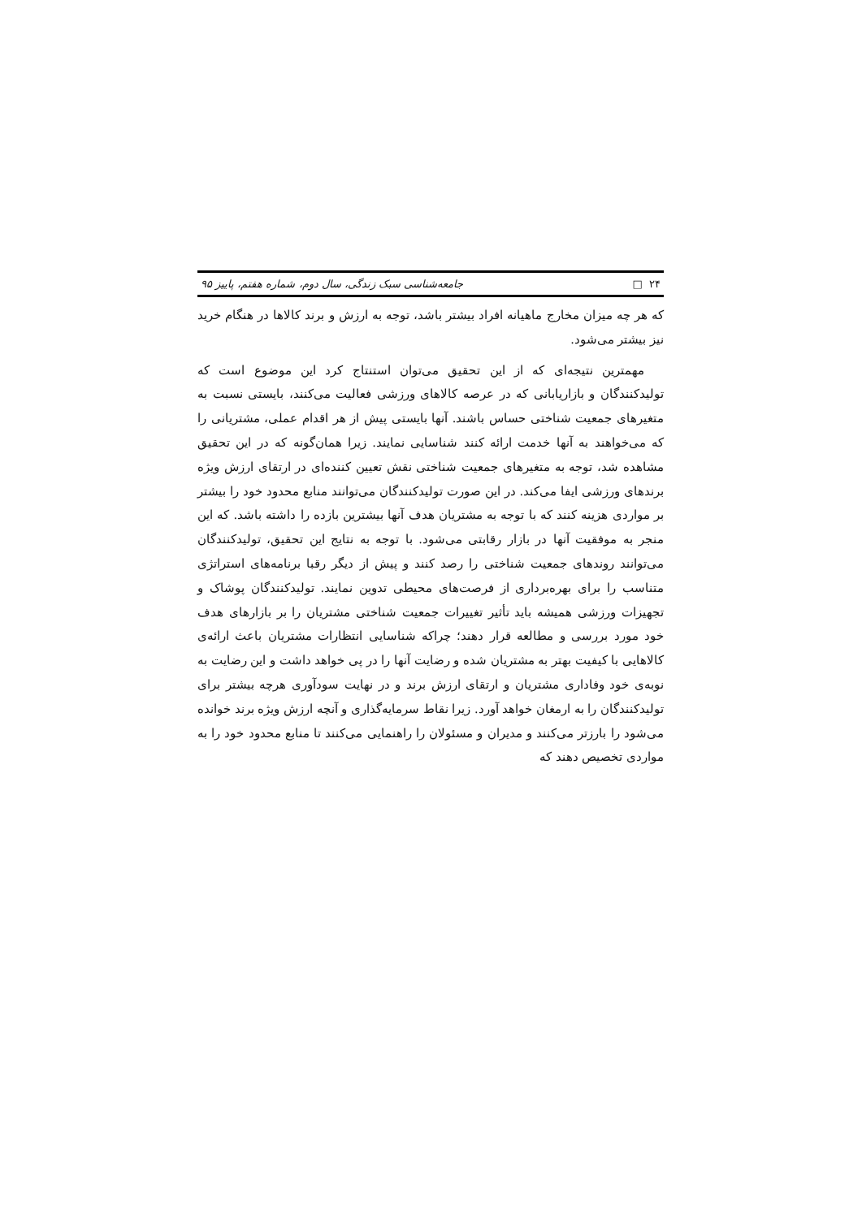۲۴ □ جامعه‌شناسی سبک زندگی، سال دوم، شماره هفتم، پاییز ۹۵
که هر چه میزان مخارج ماهیانه افراد بیشتر باشد، توجه به ارزش و برند کالاها در هنگام خرید نیز بیشتر می‌شود.
مهمترین نتیجه‌ای که از این تحقیق می‌توان استنتاج کرد این موضوع است که تولیدکنندگان و بازاریابانی که در عرصه کالاهای ورزشی فعالیت می‌کنند، بایستی نسبت به متغیرهای جمعیت شناختی حساس باشند. آنها بایستی پیش از هر اقدام عملی، مشتریانی را که می‌خواهند به آنها خدمت ارائه کنند شناسایی نمایند. زیرا همان‌گونه که در این تحقیق مشاهده شد، توجه به متغیرهای جمعیت شناختی نقش تعیین کننده‌ای در ارتقای ارزش ویژه برندهای ورزشی ایفا می‌کند. در این صورت تولیدکنندگان می‌توانند منابع محدود خود را بیشتر بر مواردی هزینه کنند که با توجه به مشتریان هدف آنها بیشترین بازده را داشته باشد. که این منجر به موفقیت آنها در بازار رقابتی می‌شود. با توجه به نتایج این تحقیق، تولیدکنندگان می‌توانند روندهای جمعیت شناختی را رصد کنند و پیش از دیگر رقبا برنامه‌های استراتژی متناسب را برای بهره‌برداری از فرصت‌های محیطی تدوین نمایند. تولیدکنندگان پوشاک و تجهیزات ورزشی همیشه باید تأثیر تغییرات جمعیت شناختی مشتریان را بر بازارهای هدف خود مورد بررسی و مطالعه قرار دهند؛ چراکه شناسایی انتظارات مشتریان باعث ارائه‌ی کالاهایی با کیفیت بهتر به مشتریان شده و رضایت آنها را در پی خواهد داشت و این رضایت به نوبه‌ی خود وفاداری مشتریان و ارتقای ارزش برند و در نهایت سودآوری هرچه بیشتر برای تولیدکنندگان را به ارمغان خواهد آورد. زیرا نقاط سرمایه‌گذاری و آنچه ارزش ویژه برند خوانده می‌شود را بارزتر می‌کنند و مدیران و مسئولان را راهنمایی می‌کنند تا منابع محدود خود را به مواردی تخصیص دهند که